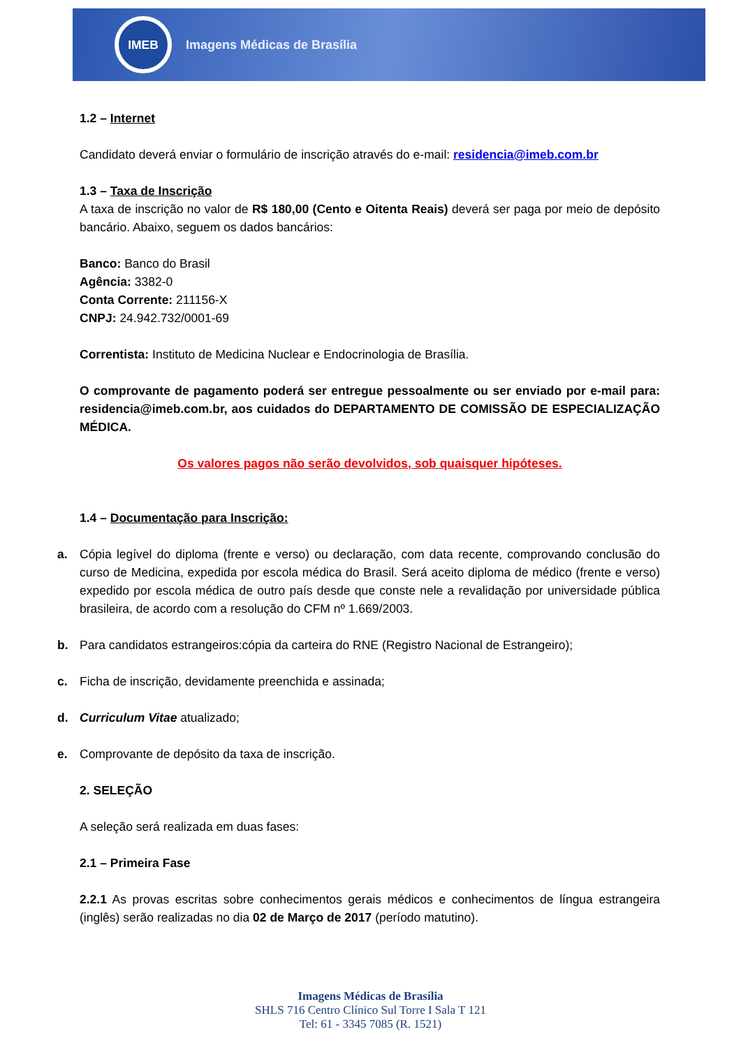IMEB
Imagens Médicas de Brasília
1.2 – Internet
Candidato deverá enviar o formulário de inscrição através do e-mail: residencia@imeb.com.br
1.3 – Taxa de Inscrição
A taxa de inscrição no valor de R$ 180,00 (Cento e Oitenta Reais) deverá ser paga por meio de depósito bancário. Abaixo, seguem os dados bancários:
Banco: Banco do Brasil
Agência: 3382-0
Conta Corrente: 211156-X
CNPJ: 24.942.732/0001-69
Correntista: Instituto de Medicina Nuclear e Endocrinologia de Brasília.
O comprovante de pagamento poderá ser entregue pessoalmente ou ser enviado por e-mail para: residencia@imeb.com.br, aos cuidados do DEPARTAMENTO DE COMISSÃO DE ESPECIALIZAÇÃO MÉDICA.
Os valores pagos não serão devolvidos, sob quaisquer hipóteses.
1.4 – Documentação para Inscrição:
a. Cópia legível do diploma (frente e verso) ou declaração, com data recente, comprovando conclusão do curso de Medicina, expedida por escola médica do Brasil. Será aceito diploma de médico (frente e verso) expedido por escola médica de outro país desde que conste nele a revalidação por universidade pública brasileira, de acordo com a resolução do CFM nº 1.669/2003.
b. Para candidatos estrangeiros:cópia da carteira do RNE (Registro Nacional de Estrangeiro);
c. Ficha de inscrição, devidamente preenchida e assinada;
d. Curriculum Vitae atualizado;
e. Comprovante de depósito da taxa de inscrição.
2. SELEÇÃO
A seleção será realizada em duas fases:
2.1 – Primeira Fase
2.2.1 As provas escritas sobre conhecimentos gerais médicos e conhecimentos de língua estrangeira (inglês) serão realizadas no dia 02 de Março de 2017 (período matutino).
Imagens Médicas de Brasília
SHLS 716 Centro Clínico Sul Torre I Sala T 121
Tel: 61 - 3345 7085 (R. 1521)